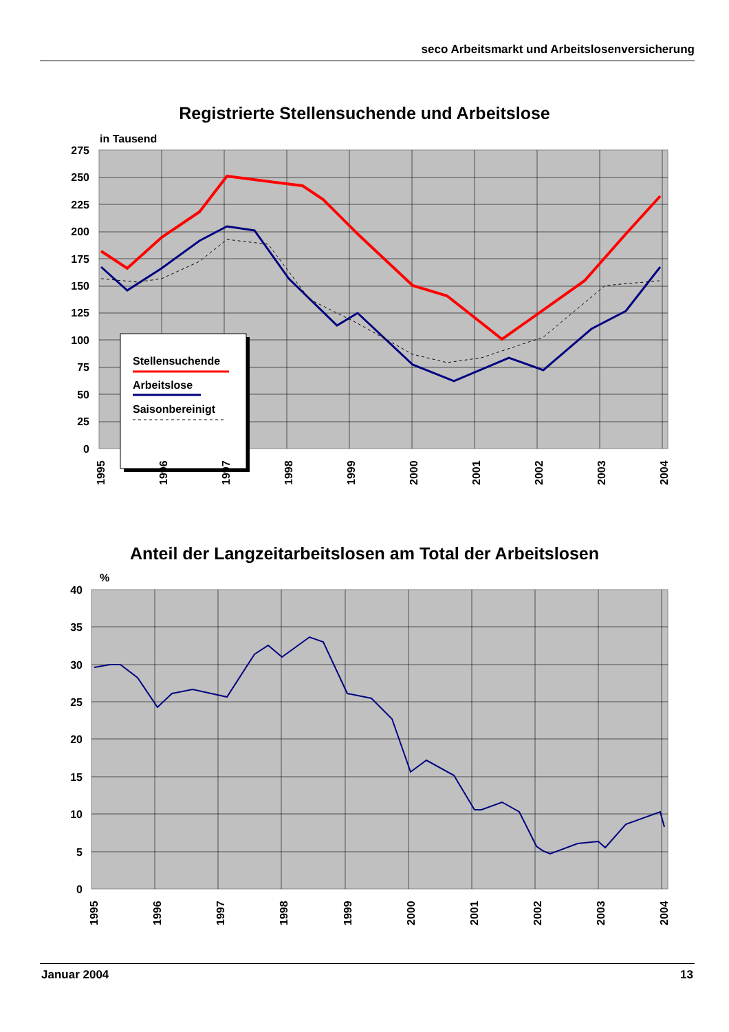seco Arbeitsmarkt und Arbeitslosenversicherung
Registrierte Stellensuchende und Arbeitslose
in Tausend
275
250
225
200
175
150
125
100
75
50
25
0
Stellensuchende
Arbeitslose
Saisonbereinigt
1995
1996
1997
1998
1999
2000
2001
2002
2003
2004
Anteil der Langzeitarbeitslosen am Total der Arbeitslosen
%
40
35
30
25
20
15
10
5
0
1995
1996
1997
1998
1999
2000
2001
2002
2003
2004
Januar 2004 13